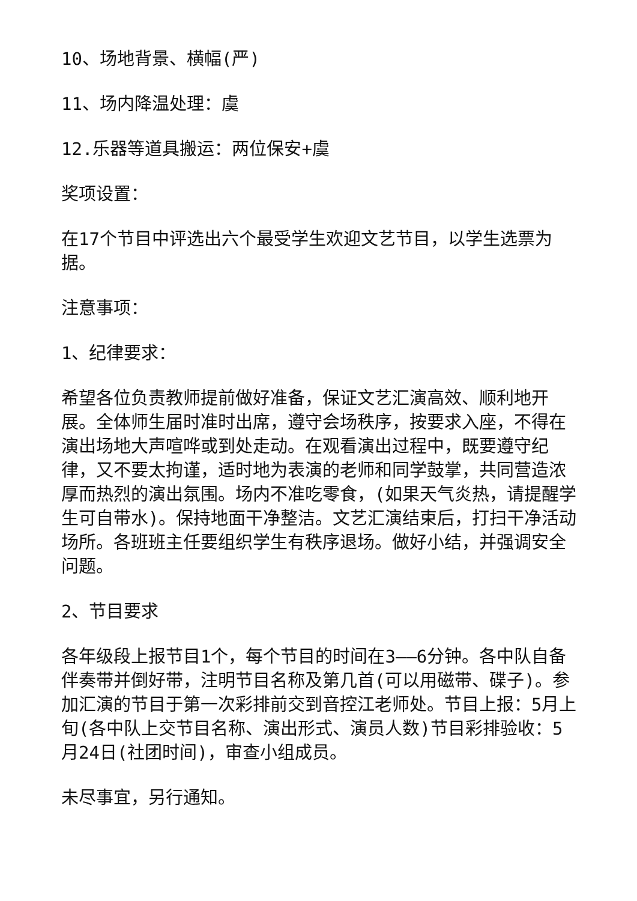10、场地背景、横幅(严)
11、场内降温处理：虞
12.乐器等道具搬运：两位保安+虞
奖项设置：
在17个节目中评选出六个最受学生欢迎文艺节目，以学生选票为据。
注意事项：
1、纪律要求：
希望各位负责教师提前做好准备，保证文艺汇演高效、顺利地开展。全体师生届时准时出席，遵守会场秩序，按要求入座，不得在演出场地大声喧哗或到处走动。在观看演出过程中，既要遵守纪律，又不要太拘谨，适时地为表演的老师和同学鼓掌，共同营造浓厚而热烈的演出氛围。场内不准吃零食，(如果天气炎热，请提醒学生可自带水)。保持地面干净整洁。文艺汇演结束后，打扫干净活动场所。各班班主任要组织学生有秩序退场。做好小结，并强调安全问题。
2、节目要求
各年级段上报节目1个，每个节目的时间在3——6分钟。各中队自备伴奏带并倒好带，注明节目名称及第几首(可以用磁带、碟子)。参加汇演的节目于第一次彩排前交到音控江老师处。节目上报：5月上旬(各中队上交节目名称、演出形式、演员人数)节目彩排验收：5月24日(社团时间)，审查小组成员。
未尽事宜，另行通知。